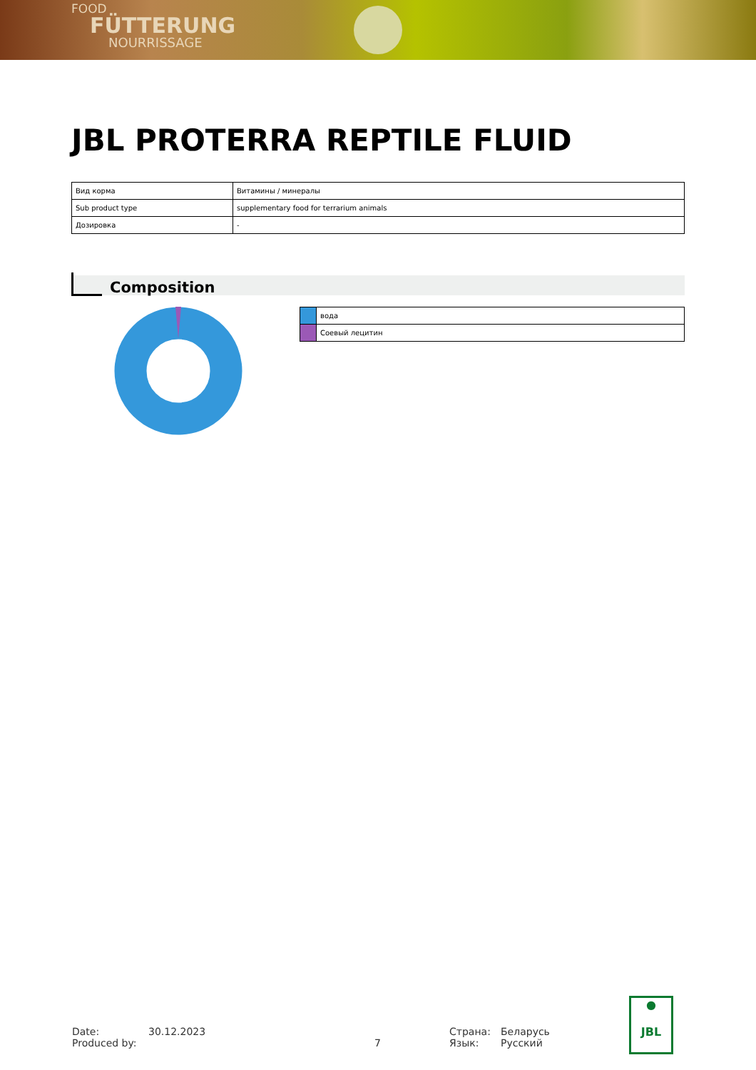FOOD
FÜTTERUNG
NOURRISSAGE
JBL PROTERRA REPTILE FLUID
| Вид корма | Витамины / минералы |
| Sub product type | supplementary food for terrarium animals |
| Дозировка | - |
Composition
| | вода |
| | Соевый лецитин |
Date:
Produced by:
30.12.2023
7 Страна:
Язык:
Беларусь
Русский
●
JBL